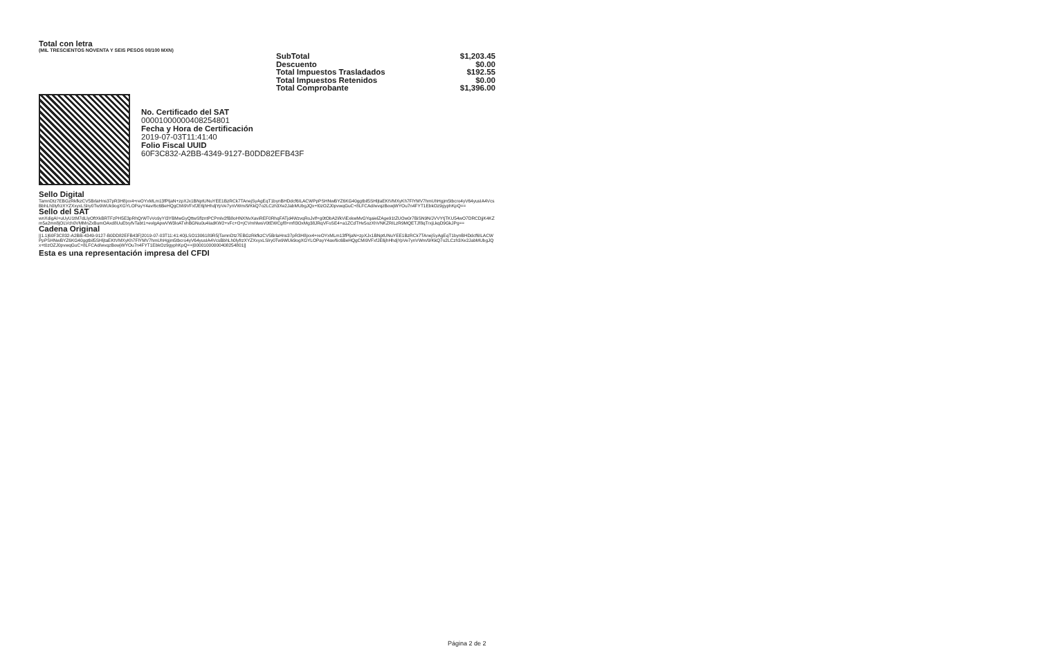Total con letra
(MIL TRESCIENTOS NOVENTA Y SEIS PESOS 00/100 MXN)
| SubTotal | $1,203.45 |
| Descuento | $0.00 |
| Total Impuestos Trasladados | $192.55 |
| Total Impuestos Retenidos | $0.00 |
| Total Comprobante | $1,396.00 |
No. Certificado del SAT
00001000000408254801
Fecha y Hora de Certificación
2019-07-03T11:41:40
Folio Fiscal UUID
60F3C832-A2BB-4349-9127-B0DD82EFB43F
Sello Digital
TamnDtz7EBGzRkfkzCV5BrlaHns37pR3H8jxx4+reOYxMLm13fPljaN+zpXJx1BNptUNuYEE1BzRCk7TAnejSyAgEqT1bynBHDdcf6ILACWPpPSHNwBYZ6KG40ggtbil5SHljtaEKtVMXyKh7FlYMV7hmUhHgjm5tbcro4yV64yusIA4VcsBbhLh0lyfrzXYZXxyxLSlry0Tw9WUk9ogXGYLOPayY4av/6c6BeHQgCMi9VFxfJE6jhHhdjYpVe7ynVWm/9/KkQ7o2LCzh3Xe2JabMUbgJQx+t0zOZJ0pvwqGuC+8LFCAd/wvqzBowjWYOu7n4FYT1EbkOz9gyphKpQ==
Sello del SAT
wnXdigAI+uUyU1tM7dLlyOftXkBRTFzPH5E3pRhQrWTvVo9yYI3YBMwGyQttwSflzntPCPmlv2fB8oHNXNvXaviREF0RhqFATjd4WzvqRoJvlf+g0tObA2l/kViExkwMvGYqaielZAge91tZUOw0r7BiSN9N/JVVYtjTKU54wO7DRCDjjK4KZm5a2mn8jOLVch0VMMnZxBumOAxd8UuEtxyfvTabt1+evlgApwVW3loATvhBGNu0u4IadKW2+vFc+O+jCVmhlwsV0tEWCgf8+mfI3OxMg38JRqVFoSE4+a1ZCdTHv5ozXhVNKZRILzR9MQETJf8qTrxjLkqD9GkJPg==
Cadena Original
||1.1|60F3C832-A2BB-4349-9127-B0DD82EFB43F|2019-07-03T11:41:40|LSO1306189R5|TamnDtz7EBGzRkfkzCV5BrlaHns37pR3H8jxx4+reOYxMLm13fPljaN+zpXJx1BNptUNuYEE1BzRCk7TAnejSyAgEqT1bynBHDdcf6ILACWPpPSHNwBYZ6KG40ggtbil5SHljtaEKtVMXyKh7FlYMV7hmUhHgjm5tbcro4yV64yusIA4VcsBbhLh0lyfrzXYZXxyxLSlry0Tw9WUk9ogXGYLOPayY4av/6c6BeHQgCMi9VFxfJE6jhHhdjYpVe7ynVWm/9/KkQ7o2LCzh3Xe2JabMUbgJQx+t0zOZJ0pvwqGuC+8LFCAd/wvqzBowjWYOu7n4FYT1EbkOz9gyphKpQ==|00001000000408254801||
Esta es una representación impresa del CFDI
Página 2 de 2